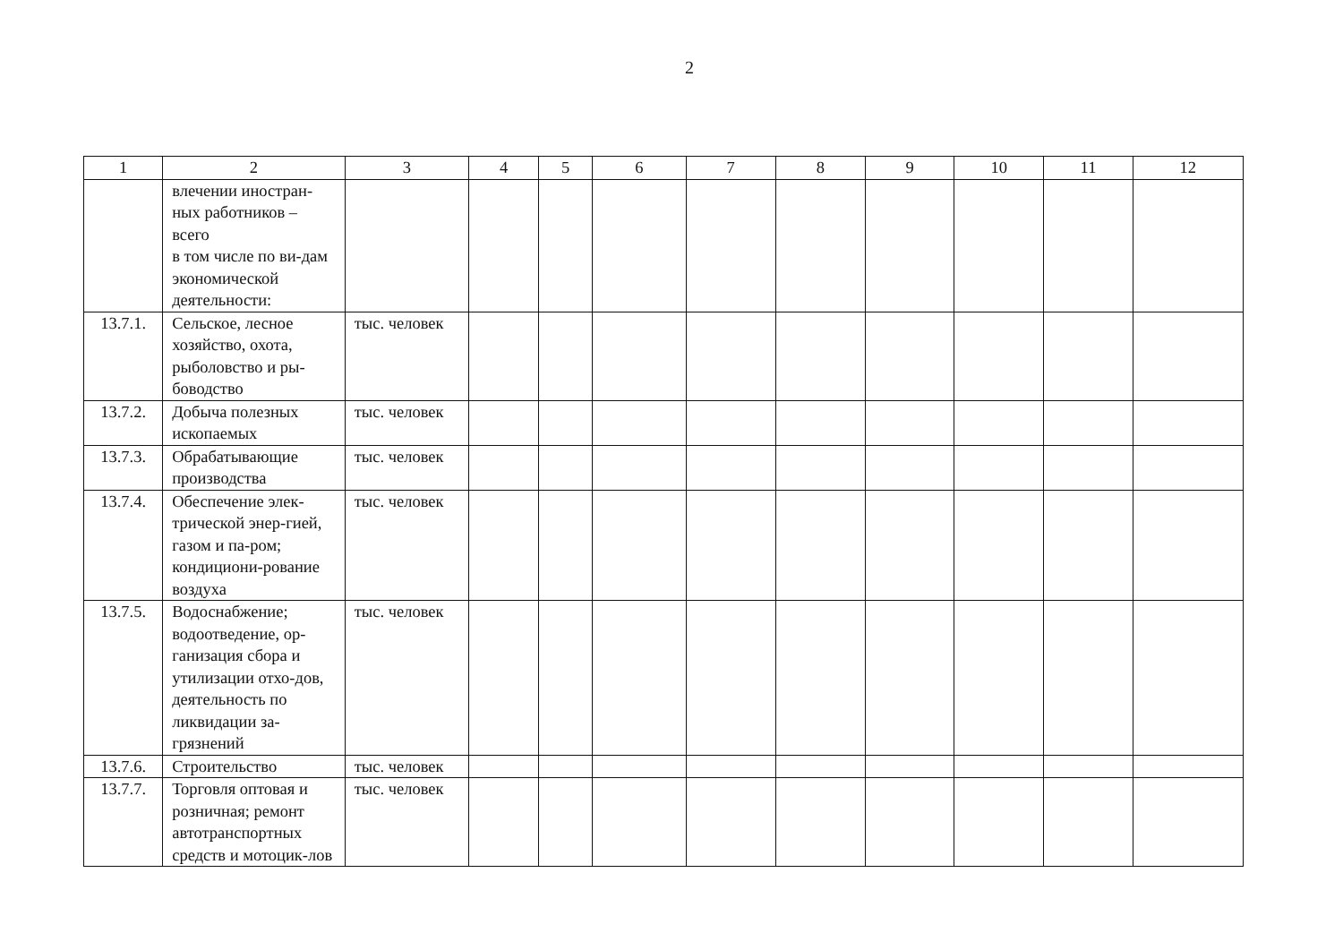2
| 1 | 2 | 3 | 4 | 5 | 6 | 7 | 8 | 9 | 10 | 11 | 12 |
| | влечении иностран-ных работников – всего в том числе по ви-дам экономической деятельности: | | | | | | | | | | |
| 13.7.1. | Сельское, лесное хозяйство, охота, рыболовство и ры-боводство | тыс. человек | | | | | | | | | |
| 13.7.2. | Добыча полезных ископаемых | тыс. человек | | | | | | | | | |
| 13.7.3. | Обрабатывающие производства | тыс. человек | | | | | | | | | |
| 13.7.4. | Обеспечение элек-трической энер-гией, газом и па-ром; кондициони-рование воздуха | тыс. человек | | | | | | | | | |
| 13.7.5. | Водоснабжение; водоотведение, ор-ганизация сбора и утилизации отхо-дов, деятельность по ликвидации за-грязнений | тыс. человек | | | | | | | | | |
| 13.7.6. | Строительство | тыс. человек | | | | | | | | | |
| 13.7.7. | Торговля оптовая и розничная; ремонт автотранспортных средств и мотоцик-лов | тыс. человек | | | | | | | | | |